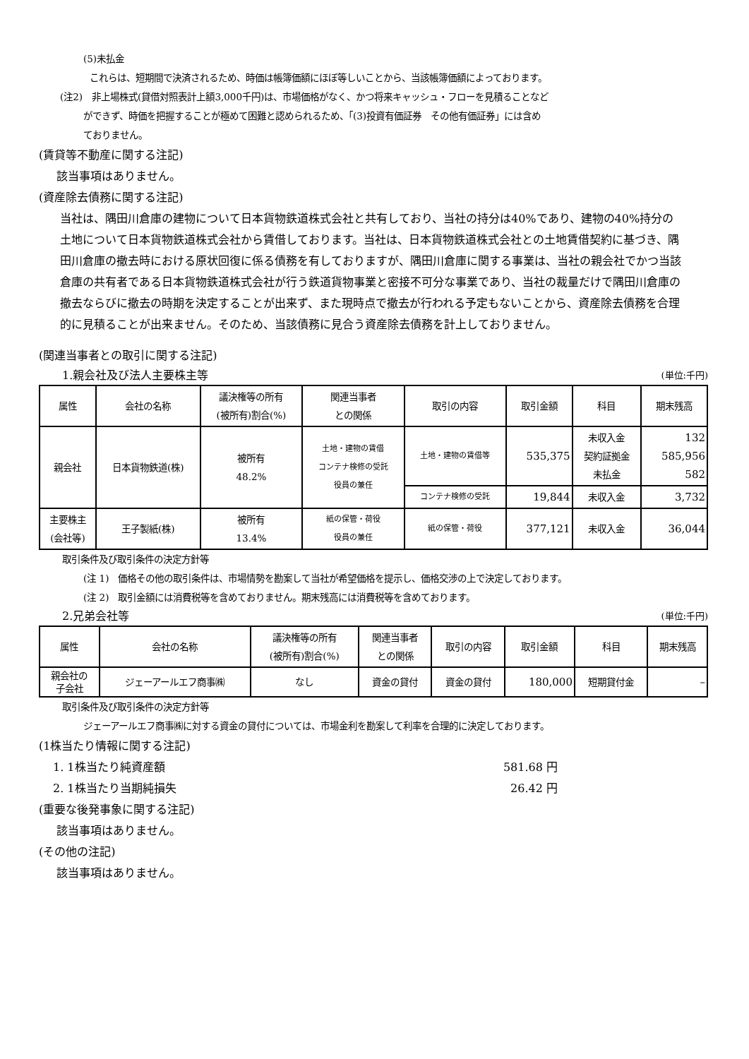(5)未払金
これらは、短期間で決済されるため、時価は帳簿価額にほぼ等しいことから、当該帳簿価額によっております。
(注2)　非上場株式(貸借対照表計上額3,000千円)は、市場価格がなく、かつ将来キャッシュ・フローを見積ることなど
ができず、時価を把握することが極めて困難と認められるため、「(3)投資有価証券　その他有価証券」には含め
ておりません。
(賃貸等不動産に関する注記)
該当事項はありません。
(資産除去債務に関する注記)
当社は、隅田川倉庫の建物について日本貨物鉄道株式会社と共有しており、当社の持分は40%であり、建物の40%持分の土地について日本貨物鉄道株式会社から賃借しております。当社は、日本貨物鉄道株式会社との土地賃借契約に基づき、隅田川倉庫の撤去時における原状回復に係る債務を有しておりますが、隅田川倉庫に関する事業は、当社の親会社でかつ当該倉庫の共有者である日本貨物鉄道株式会社が行う鉄道貨物事業と密接不可分な事業であり、当社の裁量だけで隅田川倉庫の撤去ならびに撤去の時期を決定することが出来ず、また現時点で撤去が行われる予定もないことから、資産除去債務を合理的に見積ることが出来ません。そのため、当該債務に見合う資産除去債務を計上しておりません。
(関連当事者との取引に関する注記)
1.親会社及び法人主要株主等 (単位:千円)
| 属性 | 会社の名称 | 議決権等の所有 (被所有)割合(%) | 関連当事者 との関係 | 取引の内容 | 取引金額 | 科目 | 期末残高 |
| --- | --- | --- | --- | --- | --- | --- | --- |
| 親会社 | 日本貨物鉄道(株) | 被所有 48.2% | 土地・建物の賃借 コンテナ検修の受託 役員の兼任 | 土地・建物の賃借等 | 535,375 | 未収入金 契約証拠金 未払金 | 132 585,956 582 |
| | | | | コンテナ検修の受託 | 19,844 | 未収入金 | 3,732 |
| 主要株主 (会社等) | 王子製紙(株) | 被所有 13.4% | 紙の保管・荷役 役員の兼任 | 紙の保管・荷役 | 377,121 | 未収入金 | 36,044 |
取引条件及び取引条件の決定方針等
(注 1)　価格その他の取引条件は、市場情勢を勘案して当社が希望価格を提示し、価格交渉の上で決定しております。
(注 2)　取引金額には消費税等を含めておりません。期末残高には消費税等を含めております。
2.兄弟会社等 (単位:千円)
| 属性 | 会社の名称 | 議決権等の所有 (被所有)割合(%) | 関連当事者 との関係 | 取引の内容 | 取引金額 | 科目 | 期末残高 |
| --- | --- | --- | --- | --- | --- | --- | --- |
| 親会社の 子会社 | ジェーアールエフ商事㈱ | なし | 資金の貸付 | 資金の貸付 | 180,000 | 短期貸付金 | – |
取引条件及び取引条件の決定方針等
ジェーアールエフ商事㈱に対する資金の貸付については、市場金利を勘案して利率を合理的に決定しております。
(1株当たり情報に関する注記)
1. 1株当たり純資産額 581.68 円
2. 1株当たり当期純損失 26.42 円
(重要な後発事象に関する注記)
該当事項はありません。
(その他の注記)
該当事項はありません。